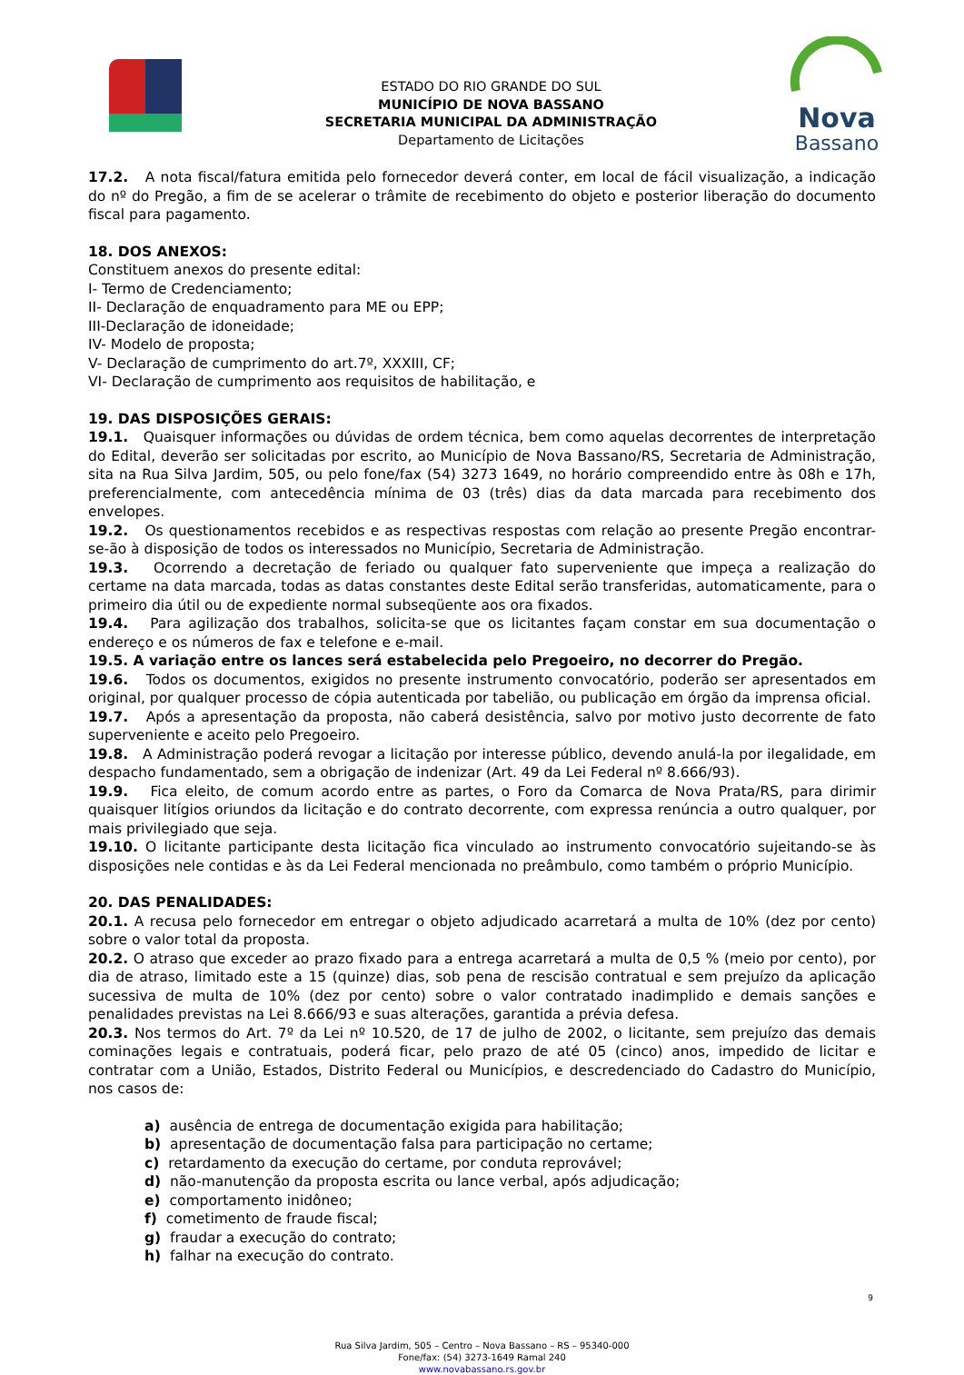ESTADO DO RIO GRANDE DO SUL
MUNICÍPIO DE NOVA BASSANO
SECRETARIA MUNICIPAL DA ADMINISTRAÇÃO
Departamento de Licitações
Nova
Bassano
17.2. A nota fiscal/fatura emitida pelo fornecedor deverá conter, em local de fácil visualização, a indicação do nº do Pregão, a fim de se acelerar o trâmite de recebimento do objeto e posterior liberação do documento fiscal para pagamento.
18. DOS ANEXOS:
Constituem anexos do presente edital:
I- Termo de Credenciamento;
II- Declaração de enquadramento para ME ou EPP;
III-Declaração de idoneidade;
IV- Modelo de proposta;
V- Declaração de cumprimento do art.7º, XXXIII, CF;
VI- Declaração de cumprimento aos requisitos de habilitação, e
19. DAS DISPOSIÇÕES GERAIS:
19.1. Quaisquer informações ou dúvidas de ordem técnica, bem como aquelas decorrentes de interpretação do Edital, deverão ser solicitadas por escrito, ao Município de Nova Bassano/RS, Secretaria de Administração, sita na Rua Silva Jardim, 505, ou pelo fone/fax (54) 3273 1649, no horário compreendido entre às 08h e 17h, preferencialmente, com antecedência mínima de 03 (três) dias da data marcada para recebimento dos envelopes.
19.2. Os questionamentos recebidos e as respectivas respostas com relação ao presente Pregão encontrar-se-ão à disposição de todos os interessados no Município, Secretaria de Administração.
19.3. Ocorrendo a decretação de feriado ou qualquer fato superveniente que impeça a realização do certame na data marcada, todas as datas constantes deste Edital serão transferidas, automaticamente, para o primeiro dia útil ou de expediente normal subseqüente aos ora fixados.
19.4. Para agilização dos trabalhos, solicita-se que os licitantes façam constar em sua documentação o endereço e os números de fax e telefone e e-mail.
19.5. A variação entre os lances será estabelecida pelo Pregoeiro, no decorrer do Pregão.
19.6. Todos os documentos, exigidos no presente instrumento convocatório, poderão ser apresentados em original, por qualquer processo de cópia autenticada por tabelião, ou publicação em órgão da imprensa oficial.
19.7. Após a apresentação da proposta, não caberá desistência, salvo por motivo justo decorrente de fato superveniente e aceito pelo Pregoeiro.
19.8. A Administração poderá revogar a licitação por interesse público, devendo anulá-la por ilegalidade, em despacho fundamentado, sem a obrigação de indenizar (Art. 49 da Lei Federal nº 8.666/93).
19.9. Fica eleito, de comum acordo entre as partes, o Foro da Comarca de Nova Prata/RS, para dirimir quaisquer litígios oriundos da licitação e do contrato decorrente, com expressa renúncia a outro qualquer, por mais privilegiado que seja.
19.10. O licitante participante desta licitação fica vinculado ao instrumento convocatório sujeitando-se às disposições nele contidas e às da Lei Federal mencionada no preâmbulo, como também o próprio Município.
20. DAS PENALIDADES:
20.1. A recusa pelo fornecedor em entregar o objeto adjudicado acarretará a multa de 10% (dez por cento) sobre o valor total da proposta.
20.2. O atraso que exceder ao prazo fixado para a entrega acarretará a multa de 0,5 % (meio por cento), por dia de atraso, limitado este a 15 (quinze) dias, sob pena de rescisão contratual e sem prejuízo da aplicação sucessiva de multa de 10% (dez por cento) sobre o valor contratado inadimplido e demais sanções e penalidades previstas na Lei 8.666/93 e suas alterações, garantida a prévia defesa.
20.3. Nos termos do Art. 7º da Lei nº 10.520, de 17 de julho de 2002, o licitante, sem prejuízo das demais cominações legais e contratuais, poderá ficar, pelo prazo de até 05 (cinco) anos, impedido de licitar e contratar com a União, Estados, Distrito Federal ou Municípios, e descredenciado do Cadastro do Município, nos casos de:
a) ausência de entrega de documentação exigida para habilitação;
b) apresentação de documentação falsa para participação no certame;
c) retardamento da execução do certame, por conduta reprovável;
d) não-manutenção da proposta escrita ou lance verbal, após adjudicação;
e) comportamento inidôneo;
f) cometimento de fraude fiscal;
g) fraudar a execução do contrato;
h) falhar na execução do contrato.
9
Rua Silva Jardim, 505 – Centro – Nova Bassano – RS – 95340-000
Fone/fax: (54) 3273-1649 Ramal 240
www.novabassano.rs.gov.br